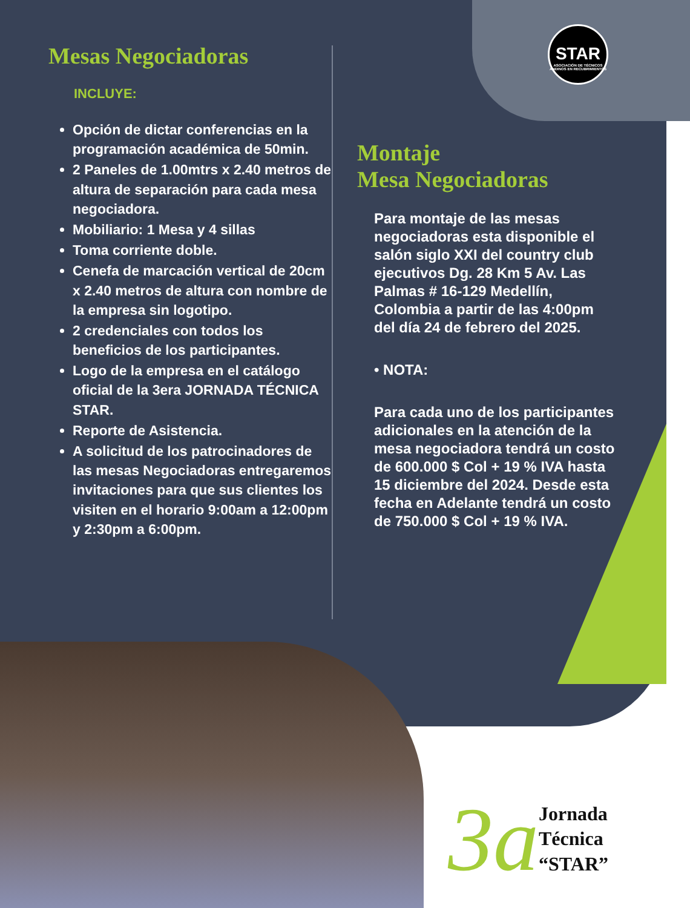STAR
ASOCIACIÓN DE TÉCNICOS ANDINOS EN RECUBRIMIENTOS
Mesas Negociadoras
INCLUYE:
Opción de dictar conferencias en la programación académica de 50min.
2 Paneles de 1.00mtrs x 2.40 metros de altura de separación para cada mesa negociadora.
Mobiliario: 1 Mesa y 4 sillas
Toma corriente doble.
Cenefa de marcación vertical de 20cm x 2.40 metros de altura con nombre de la empresa sin logotipo.
2 credenciales con todos los beneficios de los participantes.
Logo de la empresa en el catálogo oficial de la 3era JORNADA TÉCNICA STAR.
Reporte de Asistencia.
A solicitud de los patrocinadores de las mesas Negociadoras entregaremos invitaciones para que sus clientes los visiten en el horario 9:00am a 12:00pm y 2:30pm a 6:00pm.
Montaje
Mesa Negociadoras
Para montaje de las mesas negociadoras esta disponible el salón siglo XXI del country club ejecutivos Dg. 28 Km 5 Av. Las Palmas # 16-129 Medellín, Colombia a partir de las 4:00pm del día 24 de febrero del 2025.
• NOTA:
Para cada uno de los participantes adicionales en la atención de la mesa negociadora tendrá un costo de 600.000 $ Col + 19 % IVA hasta 15 diciembre del 2024. Desde esta fecha en Adelante tendrá un costo de 750.000 $ Col + 19 % IVA.
3a
Jornada
Técnica
“STAR”